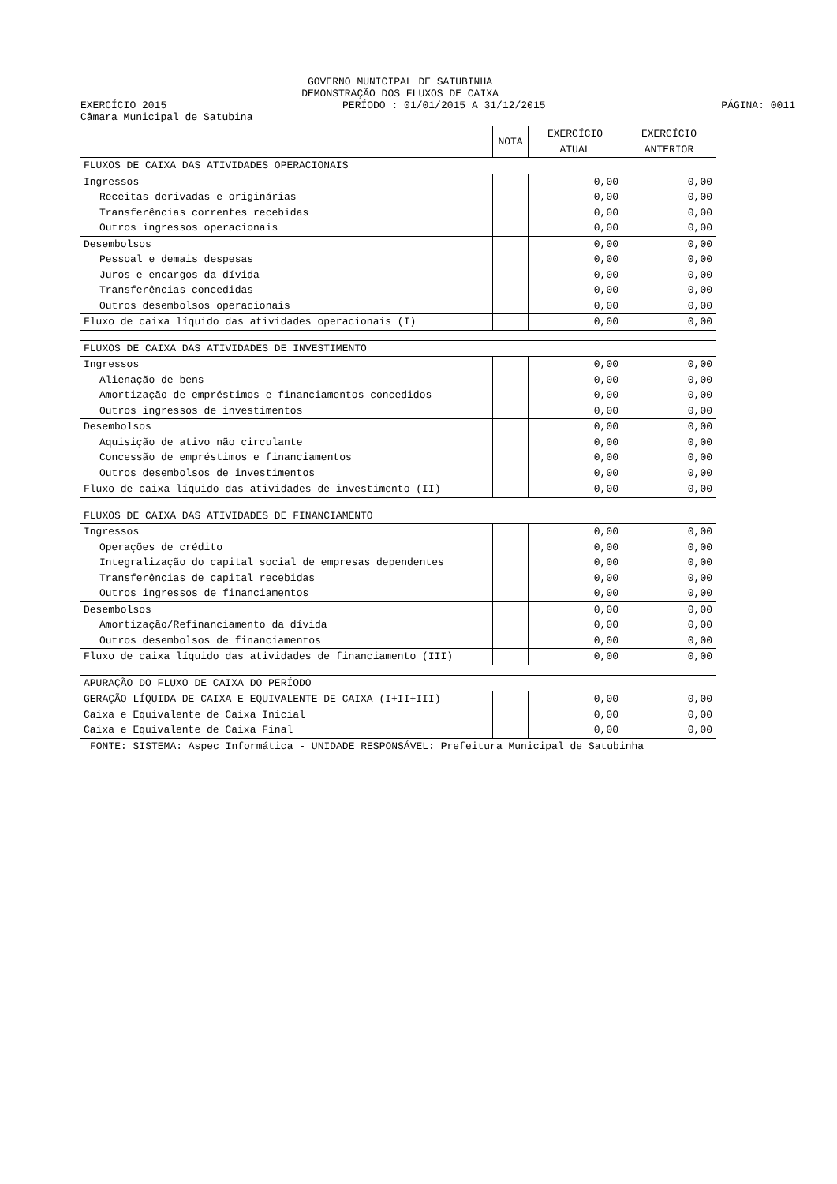GOVERNO MUNICIPAL DE SATUBINHA
DEMONSTRAÇÃO DOS FLUXOS DE CAIXA
EXERCÍCIO 2015 PERÍODO : 01/01/2015 A 31/12/2015 PÁGINA: 0011
Câmara Municipal de Satubina
| | NOTA | EXERCÍCIO ATUAL | EXERCÍCIO ANTERIOR |
| --- | --- | --- | --- |
| FLUXOS DE CAIXA DAS ATIVIDADES OPERACIONAIS | | | |
| Ingressos | | 0,00 | 0,00 |
| Receitas derivadas e originárias | | 0,00 | 0,00 |
| Transferências correntes recebidas | | 0,00 | 0,00 |
| Outros ingressos operacionais | | 0,00 | 0,00 |
| Desembolsos | | 0,00 | 0,00 |
| Pessoal e demais despesas | | 0,00 | 0,00 |
| Juros e encargos da dívida | | 0,00 | 0,00 |
| Transferências concedidas | | 0,00 | 0,00 |
| Outros desembolsos operacionais | | 0,00 | 0,00 |
| Fluxo de caixa líquido das atividades operacionais (I) | | 0,00 | 0,00 |
| FLUXOS DE CAIXA DAS ATIVIDADES DE INVESTIMENTO | | | |
| Ingressos | | 0,00 | 0,00 |
| Alienação de bens | | 0,00 | 0,00 |
| Amortização de empréstimos e financiamentos concedidos | | 0,00 | 0,00 |
| Outros ingressos de investimentos | | 0,00 | 0,00 |
| Desembolsos | | 0,00 | 0,00 |
| Aquisição de ativo não circulante | | 0,00 | 0,00 |
| Concessão de empréstimos e financiamentos | | 0,00 | 0,00 |
| Outros desembolsos de investimentos | | 0,00 | 0,00 |
| Fluxo de caixa líquido das atividades de investimento (II) | | 0,00 | 0,00 |
| FLUXOS DE CAIXA DAS ATIVIDADES DE FINANCIAMENTO | | | |
| Ingressos | | 0,00 | 0,00 |
| Operações de crédito | | 0,00 | 0,00 |
| Integralização do capital social de empresas dependentes | | 0,00 | 0,00 |
| Transferências de capital recebidas | | 0,00 | 0,00 |
| Outros ingressos de financiamentos | | 0,00 | 0,00 |
| Desembolsos | | 0,00 | 0,00 |
| Amortização/Refinanciamento da dívida | | 0,00 | 0,00 |
| Outros desembolsos de financiamentos | | 0,00 | 0,00 |
| Fluxo de caixa líquido das atividades de financiamento (III) | | 0,00 | 0,00 |
| APURAÇÃO DO FLUXO DE CAIXA DO PERÍODO | | | |
| GERAÇÃO LÍQUIDA DE CAIXA E EQUIVALENTE DE CAIXA (I+II+III) | | 0,00 | 0,00 |
| Caixa e Equivalente de Caixa Inicial | | 0,00 | 0,00 |
| Caixa e Equivalente de Caixa Final | | 0,00 | 0,00 |
| FONTE: SISTEMA: Aspec Informática - UNIDADE RESPONSÁVEL: Prefeitura Municipal de Satubinha | | | |